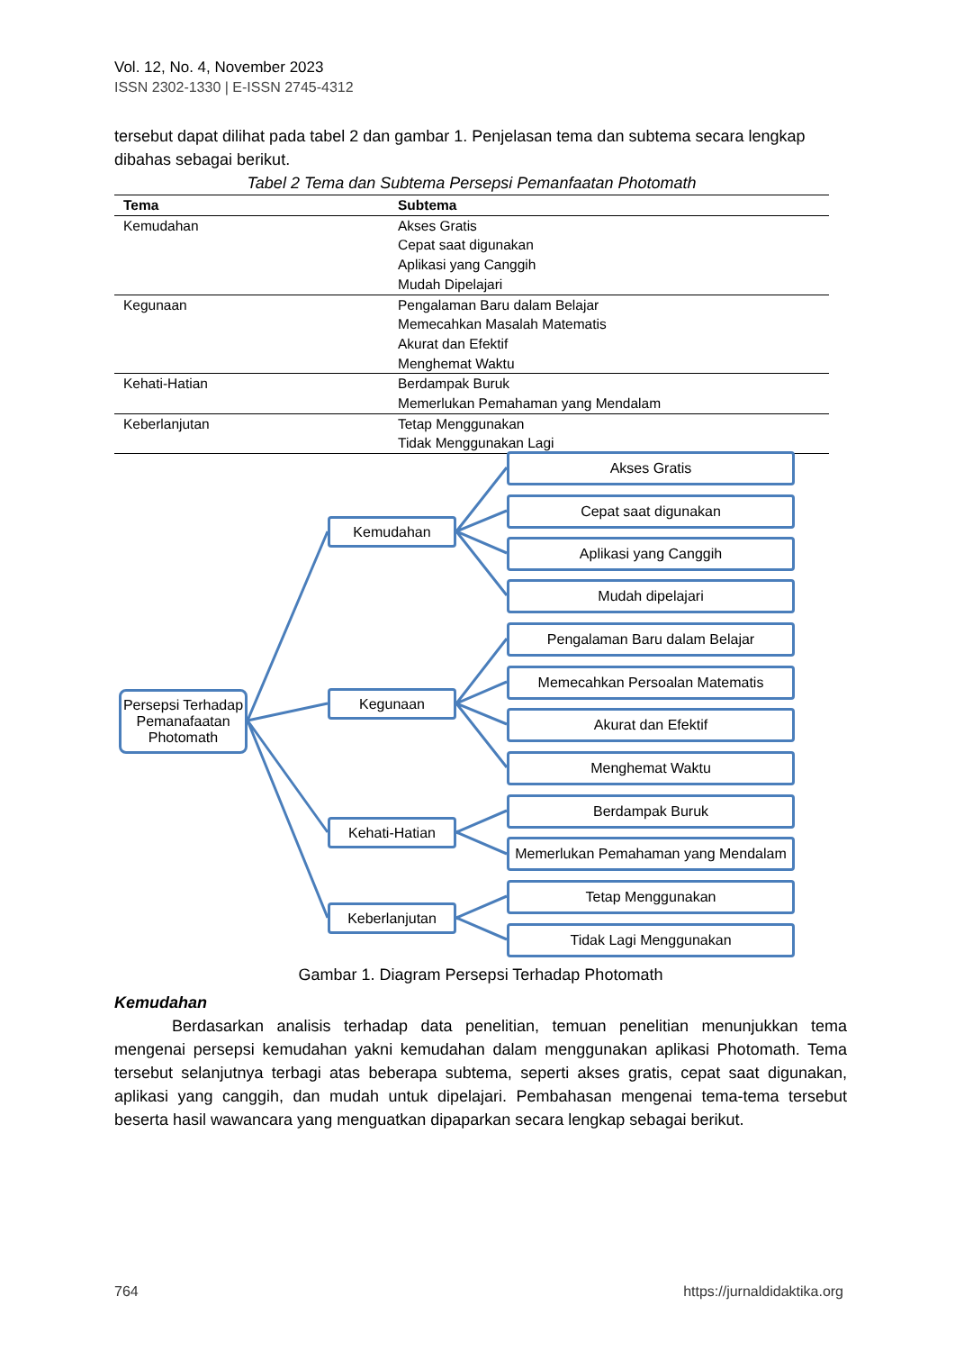Vol. 12, No. 4, November 2023
ISSN 2302-1330 | E-ISSN 2745-4312
tersebut dapat dilihat pada tabel 2 dan gambar 1. Penjelasan tema dan subtema secara lengkap dibahas sebagai berikut.
Tabel 2 Tema dan Subtema Persepsi Pemanfaatan Photomath
| Tema | Subtema |
| --- | --- |
| Kemudahan | Akses Gratis Cepat saat digunakan Aplikasi yang Canggih Mudah Dipelajari |
| Kegunaan | Pengalaman Baru dalam Belajar Memecahkan Masalah Matematis Akurat dan Efektif Menghemat Waktu |
| Kehati-Hatian | Berdampak Buruk Memerlukan Pemahaman yang Mendalam |
| Keberlanjutan | Tetap Menggunakan Tidak Menggunakan Lagi |
Persepsi Terhadap Pemanafaatan Photomath
Kemudahan
Kegunaan
Kehati-Hatian
Keberlanjutan
Akses Gratis
Cepat saat digunakan
Aplikasi yang Canggih
Mudah dipelajari
Pengalaman Baru dalam Belajar
Memecahkan Persoalan Matematis
Akurat dan Efektif
Menghemat Waktu
Berdampak Buruk
Memerlukan Pemahaman yang Mendalam
Tetap Menggunakan
Tidak Lagi Menggunakan
Gambar 1. Diagram Persepsi Terhadap Photomath
Kemudahan
Berdasarkan analisis terhadap data penelitian, temuan penelitian menunjukkan tema mengenai persepsi kemudahan yakni kemudahan dalam menggunakan aplikasi Photomath. Tema tersebut selanjutnya terbagi atas beberapa subtema, seperti akses gratis, cepat saat digunakan, aplikasi yang canggih, dan mudah untuk dipelajari. Pembahasan mengenai tema-tema tersebut beserta hasil wawancara yang menguatkan dipaparkan secara lengkap sebagai berikut.
764 https://jurnaldidaktika.org